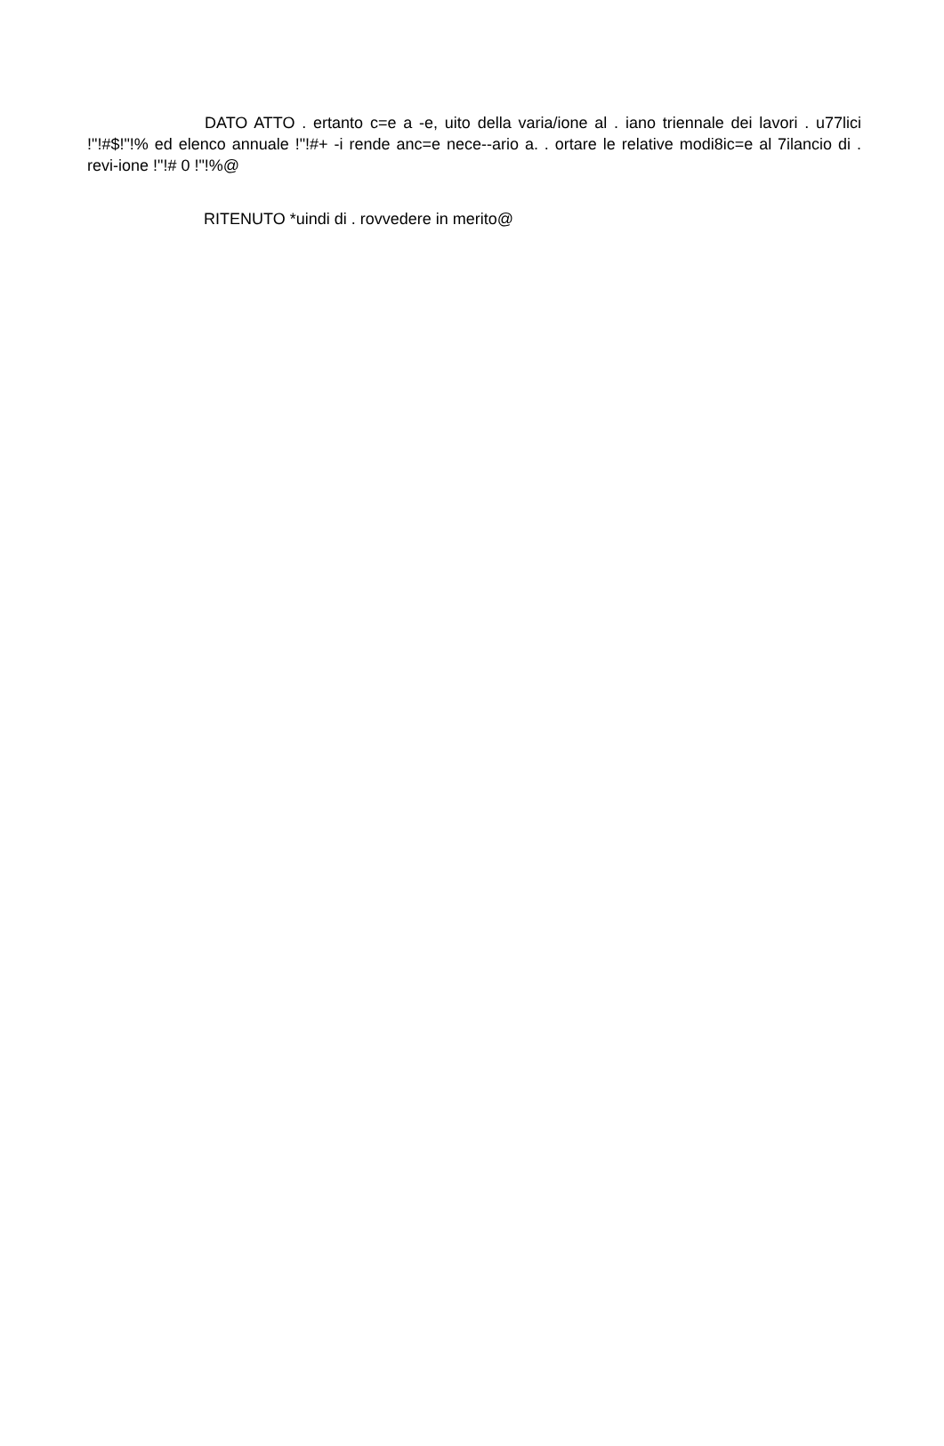DATO ATTO . ertanto c=e a -e, uito della varia/ione al . iano triennale dei lavori . u77lici !"!#$!"!% ed elenco annuale !"!#+ -i rende anc=e nece--ario a. . ortare le relative modi8ic=e al 7ilancio di . revi-ione !"!# 0 !"!%@
RITENUTO *uindi di . rovvedere in merito@